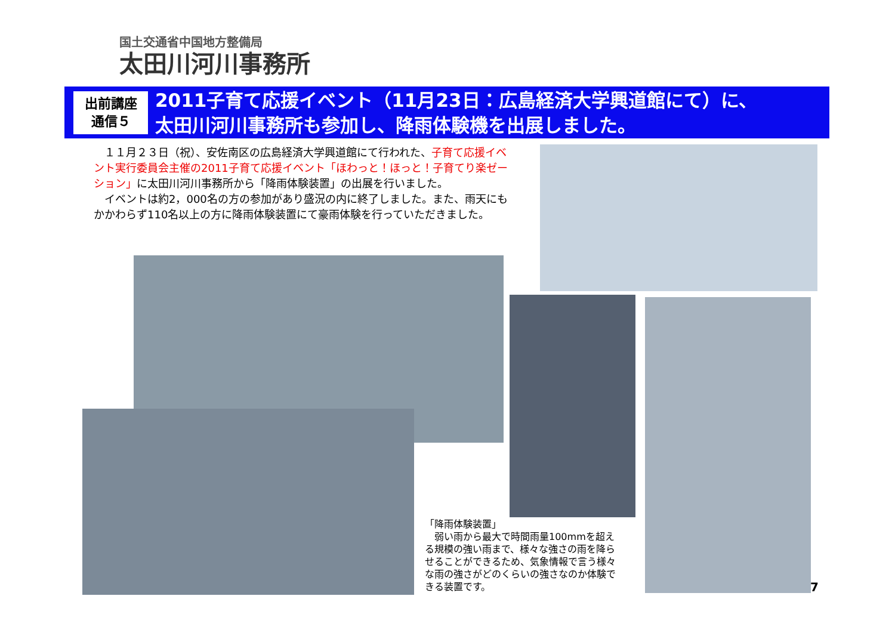国土交通省中国地方整備局
太田川河川事務所
出前講座
通信５
2011子育て応援イベント（11月23日：広島経済大学興道館にて）に、
太田川河川事務所も参加し、降雨体験機を出展しました。
　１１月２３日（祝）、安佐南区の広島経済大学興道館にて行われた、子育て応援イベント実行委員会主催の2011子育て応援イベント「ほわっと！ほっと！子育てり楽ゼーション」に太田川河川事務所から「降雨体験装置」の出展を行いました。
　イベントは約2，000名の方の参加があり盛況の内に終了しました。また、雨天にもかかわらず110名以上の方に降雨体験装置にて豪雨体験を行っていただきました。
「降雨体験装置」
　弱い雨から最大で時間雨量100mmを超える規模の強い雨まで、様々な強さの雨を降らせることができるため、気象情報で言う様々な雨の強さがどのくらいの強さなのか体験できる装置です。
7